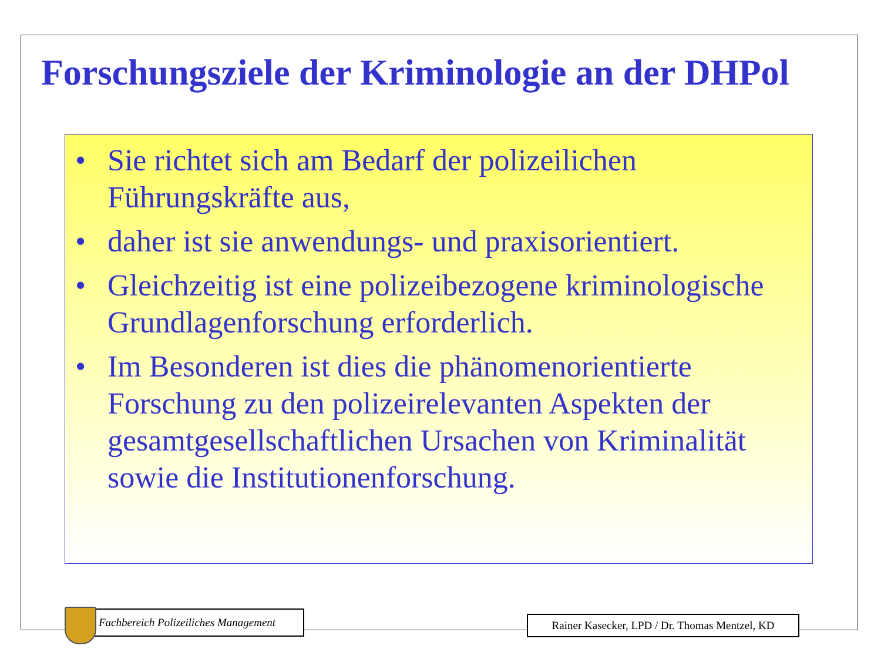Forschungsziele der Kriminologie an der DHPol
• Sie richtet sich am Bedarf der polizeilichen Führungskräfte aus,
• daher ist sie anwendungs- und praxisorientiert.
• Gleichzeitig ist eine polizeibezogene kriminologische Grundlagenforschung erforderlich.
• Im Besonderen ist dies die phänomenorientierte Forschung zu den polizeirelevanten Aspekten der gesamtgesellschaftlichen Ursachen von Kriminalität sowie die Institutionenforschung.
Fachbereich Polizeiliches Management
Rainer Kasecker, LPD / Dr. Thomas Mentzel, KD